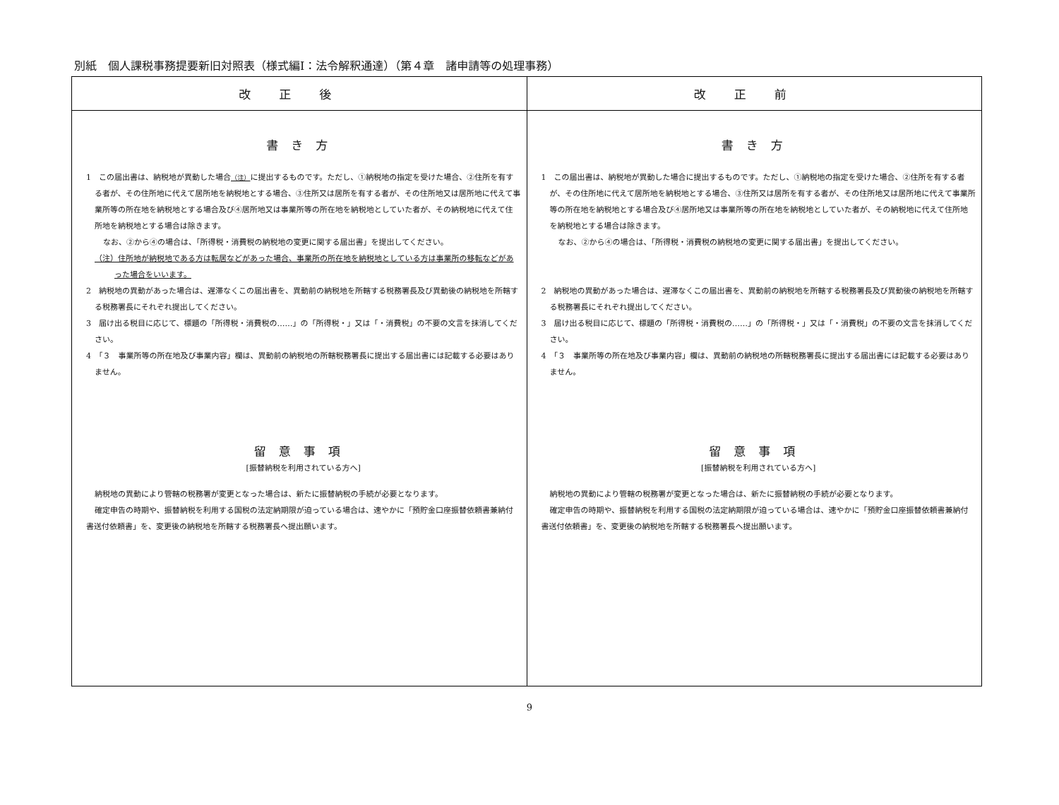別紙　個人課税事務提要新旧対照表（様式編Ⅰ：法令解釈通達）（第４章　諸申請等の処理事務）
| 改正後 | 改正前 |
| --- | --- |
| 書き方 1 この届出書は、納税地が異動した場合 （注） に提出するものです。ただし、①納税地の指定を受けた場合、②住所を有する者が、その住所地に代えて居所地を納税地とする場合、③住所又は居所を有する者が、その住所地又は居所地に代えて事業所等の所在地を納税地とする場合及び④居所地又は事業所等の所在地を納税地としていた者が、その納税地に代えて住所地を納税地とする場合は除きます。 なお、②から④の場合は、「所得税・消費税の納税地の変更に関する届出書」を提出してください。 （注）住所地が納税地である方は転居などがあった場合、事業所の所在地を納税地としている方は事業所の移転などがあった場合をいいます。 2 納税地の異動があった場合は、遅滞なくこの届出書を、異動前の納税地を所轄する税務署長及び異動後の納税地を所轄する税務署長にそれぞれ提出してください。 3 届け出る税目に応じて、標題の「所得税・消費税の……」の「所得税・」又は「・消費税」の不要の文言を抹消してください。 4 「３ 事業所等の所在地及び事業内容」欄は、異動前の納税地の所轄税務署長に提出する届出書には記載する必要はありません。 留意事項 [振替納税を利用されている方へ] 納税地の異動により管轄の税務署が変更となった場合は、新たに振替納税の手続が必要となります。 確定申告の時期や、振替納税を利用する国税の法定納期限が迫っている場合は、速やかに「預貯金口座振替依頼書兼納付書送付依頼書」を、変更後の納税地を所轄する税務署長へ提出願います。 | 書き方 1 この届出書は、納税地が異動した場合に提出するものです。ただし、①納税地の指定を受けた場合、②住所を有する者が、その住所地に代えて居所地を納税地とする場合、③住所又は居所を有する者が、その住所地又は居所地に代えて事業所等の所在地を納税地とする場合及び④居所地又は事業所等の所在地を納税地としていた者が、その納税地に代えて住所地を納税地とする場合は除きます。 なお、②から④の場合は、「所得税・消費税の納税地の変更に関する届出書」を提出してください。 2 納税地の異動があった場合は、遅滞なくこの届出書を、異動前の納税地を所轄する税務署長及び異動後の納税地を所轄する税務署長にそれぞれ提出してください。 3 届け出る税目に応じて、標題の「所得税・消費税の……」の「所得税・」又は「・消費税」の不要の文言を抹消してください。 4 「３ 事業所等の所在地及び事業内容」欄は、異動前の納税地の所轄税務署長に提出する届出書には記載する必要はありません。 留意事項 [振替納税を利用されている方へ] 納税地の異動により管轄の税務署が変更となった場合は、新たに振替納税の手続が必要となります。 確定申告の時期や、振替納税を利用する国税の法定納期限が迫っている場合は、速やかに「預貯金口座振替依頼書兼納付書送付依頼書」を、変更後の納税地を所轄する税務署長へ提出願います。 |
9